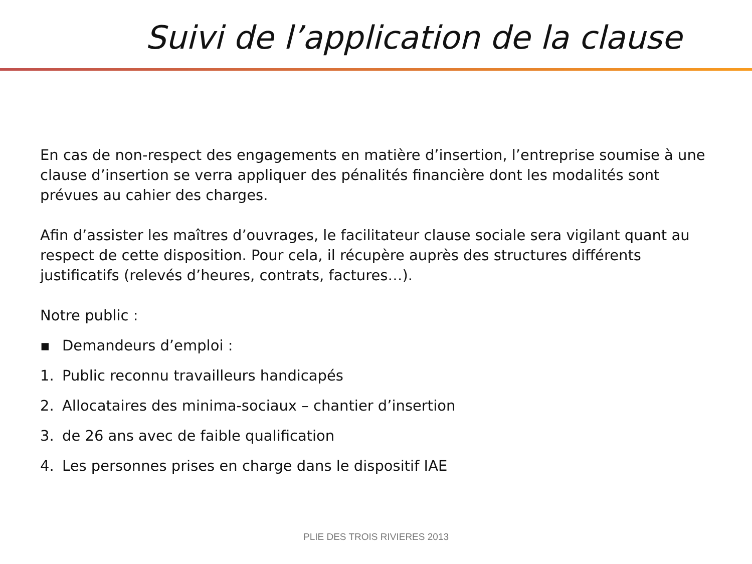Suivi de l’application de la clause
En cas de non-respect des engagements en matière d’insertion, l’entreprise soumise à une clause d’insertion se verra appliquer des pénalités financière dont les modalités sont prévues au cahier des charges.
Afin d’assister les maîtres d’ouvrages, le facilitateur clause sociale sera vigilant quant au respect de cette disposition. Pour cela, il récupère auprès des structures différents justificatifs (relevés d’heures, contrats, factures…).
Notre public :
▪ Demandeurs d’emploi :
1. Public reconnu travailleurs handicapés
2. Allocataires des minima-sociaux – chantier d’insertion
3. de 26 ans avec de faible qualification
4. Les personnes prises en charge dans le dispositif IAE
PLIE DES TROIS RIVIERES 2013